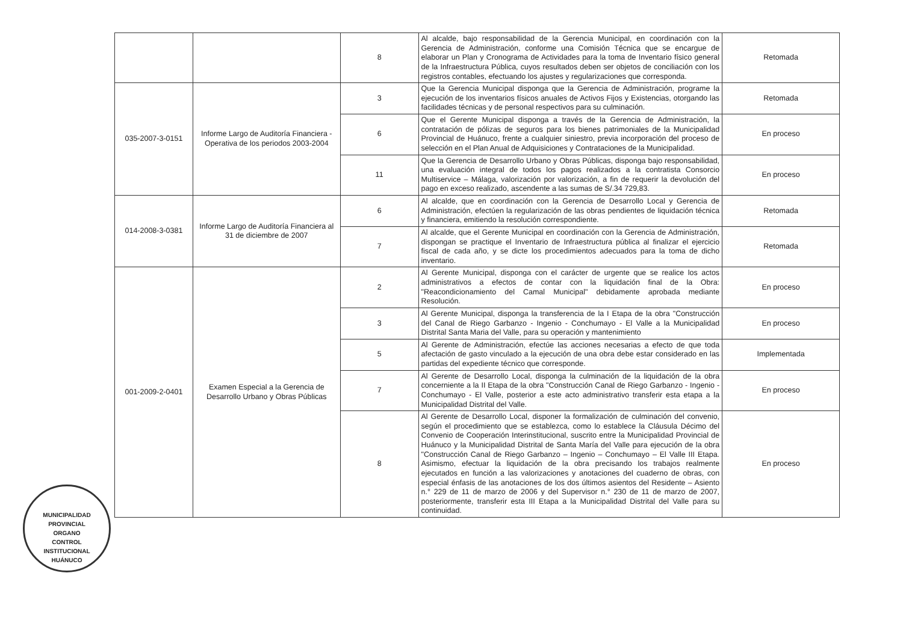| | | 8 | Al alcalde, bajo responsabilidad de la Gerencia Municipal, en coordinación con la Gerencia de Administración, conforme una Comisión Técnica que se encargue de elaborar un Plan y Cronograma de Actividades para la toma de Inventario físico general de la Infraestructura Pública, cuyos resultados deben ser objetos de conciliación con los registros contables, efectuando los ajustes y regularizaciones que corresponda. | Retomada |
| 035-2007-3-0151 | Informe Largo de Auditoría Financiera - Operativa de los periodos 2003-2004 | 3 | Que la Gerencia Municipal disponga que la Gerencia de Administración, programe la ejecución de los inventarios físicos anuales de Activos Fijos y Existencias, otorgando las facilidades técnicas y de personal respectivos para su culminación. | Retomada |
| | | 6 | Que el Gerente Municipal disponga a través de la Gerencia de Administración, la contratación de pólizas de seguros para los bienes patrimoniales de la Municipalidad Provincial de Huánuco, frente a cualquier siniestro, previa incorporación del proceso de selección en el Plan Anual de Adquisiciones y Contrataciones de la Municipalidad. | En proceso |
| | | 11 | Que la Gerencia de Desarrollo Urbano y Obras Públicas, disponga bajo responsabilidad, una evaluación integral de todos los pagos realizados a la contratista Consorcio Multiservice – Málaga, valorización por valorización, a fin de requerir la devolución del pago en exceso realizado, ascendente a las sumas de S/.34 729,83. | En proceso |
| 014-2008-3-0381 | Informe Largo de Auditoría Financiera al 31 de diciembre de 2007 | 6 | Al alcalde, que en coordinación con la Gerencia de Desarrollo Local y Gerencia de Administración, efectúen la regularización de las obras pendientes de liquidación técnica y financiera, emitiendo la resolución correspondiente. | Retomada |
| | | 7 | Al alcalde, que el Gerente Municipal en coordinación con la Gerencia de Administración, dispongan se practique el Inventario de Infraestructura pública al finalizar el ejercicio fiscal de cada año, y se dicte los procedimientos adecuados para la toma de dicho inventario. | Retomada |
| 001-2009-2-0401 | Examen Especial a la Gerencia de Desarrollo Urbano y Obras Públicas | 2 | Al Gerente Municipal, disponga con el carácter de urgente que se realice los actos administrativos a efectos de contar con la liquidación final de la Obra: "Reacondicionamiento del Camal Municipal" debidamente aprobada mediante Resolución. | En proceso |
| | | 3 | Al Gerente Municipal, disponga la transferencia de la I Etapa de la obra "Construcción del Canal de Riego Garbanzo - Ingenio - Conchumayo - El Valle a la Municipalidad Distrital Santa Maria del Valle, para su operación y mantenimiento | En proceso |
| | | 5 | Al Gerente de Administración, efectúe las acciones necesarias a efecto de que toda afectación de gasto vinculado a la ejecución de una obra debe estar considerado en las partidas del expediente técnico que corresponde. | Implementada |
| | | 7 | Al Gerente de Desarrollo Local, disponga la culminación de la liquidación de la obra concerniente a la II Etapa de la obra "Construcción Canal de Riego Garbanzo - Ingenio - Conchumayo - El Valle, posterior a este acto administrativo transferir esta etapa a la Municipalidad Distrital del Valle. | En proceso |
| | | 8 | Al Gerente de Desarrollo Local, disponer la formalización de culminación del convenio, según el procedimiento que se establezca, como lo establece la Cláusula Décimo del Convenio de Cooperación Interinstitucional, suscrito entre la Municipalidad Provincial de Huánuco y la Municipalidad Distrital de Santa María del Valle para ejecución de la obra "Construcción Canal de Riego Garbanzo – Ingenio – Conchumayo – El Valle III Etapa. Asimismo, efectuar la liquidación de la obra precisando los trabajos realmente ejecutados en función a las valorizaciones y anotaciones del cuaderno de obras, con especial énfasis de las anotaciones de los dos últimos asientos del Residente – Asiento n.° 229 de 11 de marzo de 2006 y del Supervisor n.° 230 de 11 de marzo de 2007, posteriormente, transferir esta III Etapa a la Municipalidad Distrital del Valle para su continuidad. | En proceso |
MUNICIPALIDAD PROVINCIAL
ORGANO
CONTROL
INSTITUCIONAL
HUÁNUCO